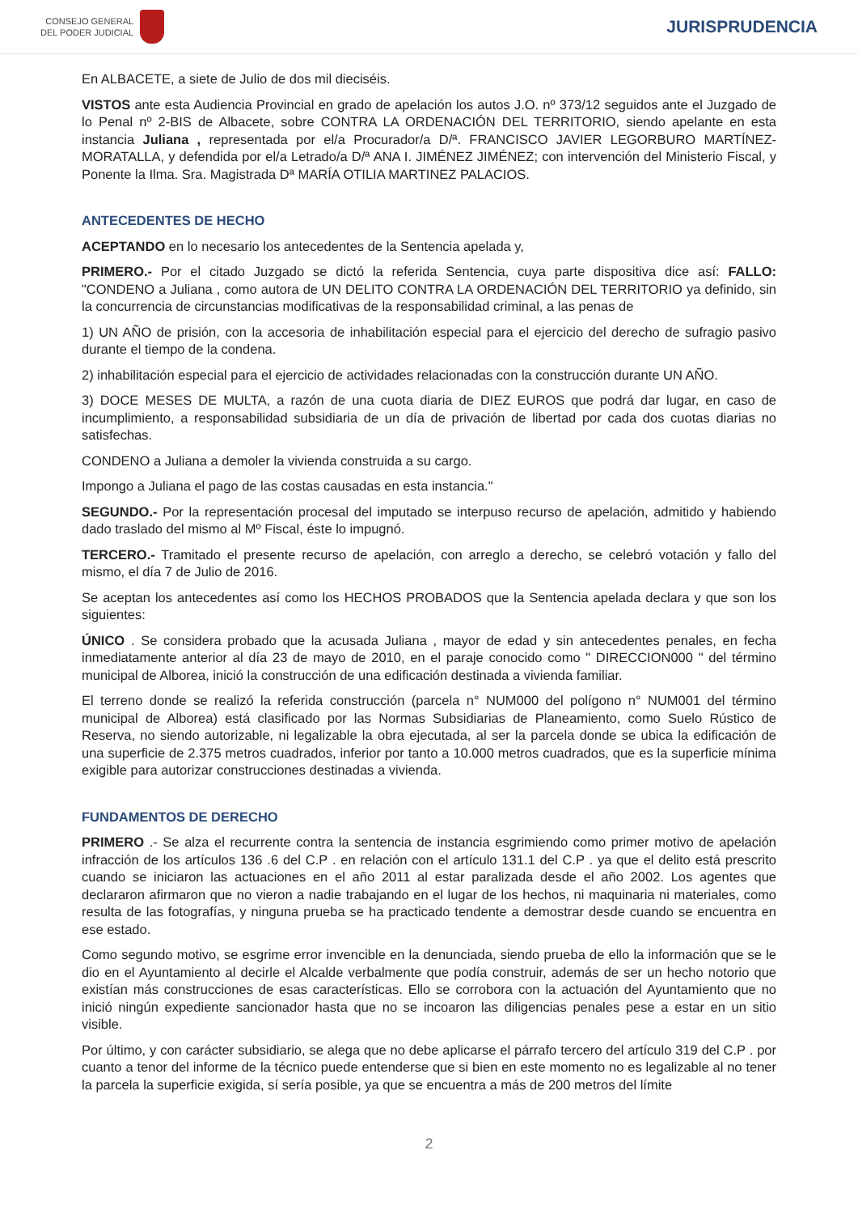CONSEJO GENERAL
DEL PODER JUDICIAL
JURISPRUDENCIA
En ALBACETE, a siete de Julio de dos mil dieciséis.
VISTOS ante esta Audiencia Provincial en grado de apelación los autos J.O. nº 373/12 seguidos ante el Juzgado de lo Penal nº 2-BIS de Albacete, sobre CONTRA LA ORDENACIÓN DEL TERRITORIO, siendo apelante en esta instancia Juliana , representada por el/a Procurador/a D/ª. FRANCISCO JAVIER LEGORBURO MARTÍNEZ-MORATALLA, y defendida por el/a Letrado/a D/ª ANA I. JIMÉNEZ JIMÉNEZ; con intervención del Ministerio Fiscal, y Ponente la Ilma. Sra. Magistrada Dª MARÍA OTILIA MARTINEZ PALACIOS.
ANTECEDENTES DE HECHO
ACEPTANDO en lo necesario los antecedentes de la Sentencia apelada y,
PRIMERO.- Por el citado Juzgado se dictó la referida Sentencia, cuya parte dispositiva dice así: FALLO: "CONDENO a Juliana , como autora de UN DELITO CONTRA LA ORDENACIÓN DEL TERRITORIO ya definido, sin la concurrencia de circunstancias modificativas de la responsabilidad criminal, a las penas de
1) UN AÑO de prisión, con la accesoria de inhabilitación especial para el ejercicio del derecho de sufragio pasivo durante el tiempo de la condena.
2) inhabilitación especial para el ejercicio de actividades relacionadas con la construcción durante UN AÑO.
3) DOCE MESES DE MULTA, a razón de una cuota diaria de DIEZ EUROS que podrá dar lugar, en caso de incumplimiento, a responsabilidad subsidiaria de un día de privación de libertad por cada dos cuotas diarias no satisfechas.
CONDENO a Juliana a demoler la vivienda construida a su cargo.
Impongo a Juliana el pago de las costas causadas en esta instancia."
SEGUNDO.- Por la representación procesal del imputado se interpuso recurso de apelación, admitido y habiendo dado traslado del mismo al Mº Fiscal, éste lo impugnó.
TERCERO.- Tramitado el presente recurso de apelación, con arreglo a derecho, se celebró votación y fallo del mismo, el día 7 de Julio de 2016.
Se aceptan los antecedentes así como los HECHOS PROBADOS que la Sentencia apelada declara y que son los siguientes:
ÚNICO . Se considera probado que la acusada Juliana , mayor de edad y sin antecedentes penales, en fecha inmediatamente anterior al día 23 de mayo de 2010, en el paraje conocido como " DIRECCION000 " del término municipal de Alborea, inició la construcción de una edificación destinada a vivienda familiar.
El terreno donde se realizó la referida construcción (parcela n° NUM000 del polígono n° NUM001 del término municipal de Alborea) está clasificado por las Normas Subsidiarias de Planeamiento, como Suelo Rústico de Reserva, no siendo autorizable, ni legalizable la obra ejecutada, al ser la parcela donde se ubica la edificación de una superficie de 2.375 metros cuadrados, inferior por tanto a 10.000 metros cuadrados, que es la superficie mínima exigible para autorizar construcciones destinadas a vivienda.
FUNDAMENTOS DE DERECHO
PRIMERO .- Se alza el recurrente contra la sentencia de instancia esgrimiendo como primer motivo de apelación infracción de los artículos 136 .6 del C.P . en relación con el artículo 131.1 del C.P . ya que el delito está prescrito cuando se iniciaron las actuaciones en el año 2011 al estar paralizada desde el año 2002. Los agentes que declararon afirmaron que no vieron a nadie trabajando en el lugar de los hechos, ni maquinaria ni materiales, como resulta de las fotografías, y ninguna prueba se ha practicado tendente a demostrar desde cuando se encuentra en ese estado.
Como segundo motivo, se esgrime error invencible en la denunciada, siendo prueba de ello la información que se le dio en el Ayuntamiento al decirle el Alcalde verbalmente que podía construir, además de ser un hecho notorio que existían más construcciones de esas características. Ello se corrobora con la actuación del Ayuntamiento que no inició ningún expediente sancionador hasta que no se incoaron las diligencias penales pese a estar en un sitio visible.
Por último, y con carácter subsidiario, se alega que no debe aplicarse el párrafo tercero del artículo 319 del C.P . por cuanto a tenor del informe de la técnico puede entenderse que si bien en este momento no es legalizable al no tener la parcela la superficie exigida, sí sería posible, ya que se encuentra a más de 200 metros del límite
2